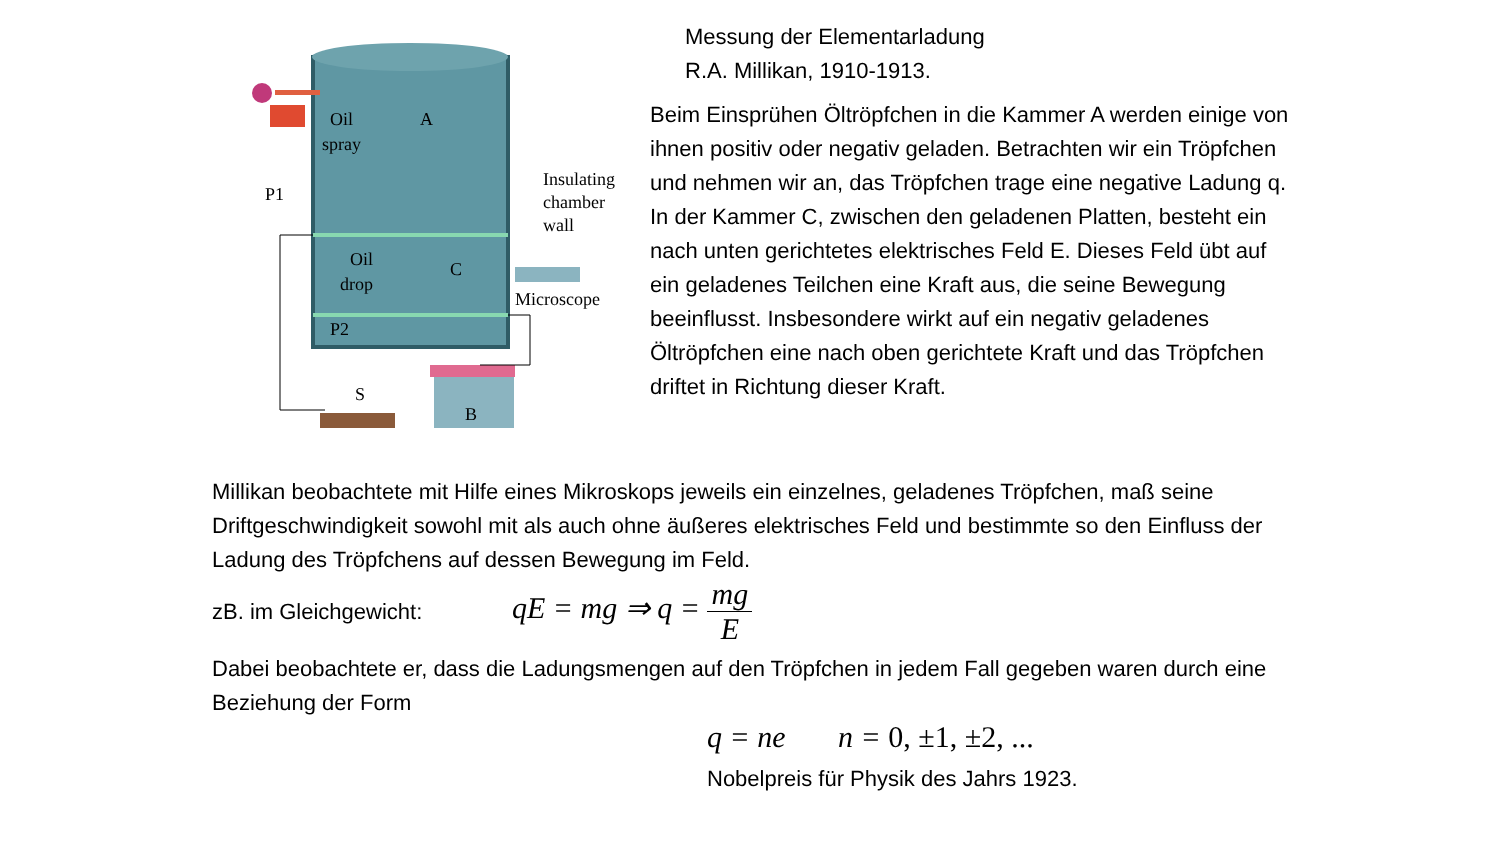Oil
spray
A
Oil
drop
C
P1
P2
Insulating
chamber
wall
Microscope
B
S
Messung der Elementarladung
R.A. Millikan, 1910-1913.
Beim Einsprühen Öltröpfchen in die Kammer A werden einige von ihnen positiv oder negativ geladen. Betrachten wir ein Tröpfchen und nehmen wir an, das Tröpfchen trage eine negative Ladung q.
In der Kammer C, zwischen den geladenen Platten, besteht ein nach unten gerichtetes elektrisches Feld E. Dieses Feld übt auf ein geladenes Teilchen eine Kraft aus, die seine Bewegung beeinflusst. Insbesondere wirkt auf ein negativ geladenes Öltröpfchen eine nach oben gerichtete Kraft und das Tröpfchen driftet in Richtung dieser Kraft.
Millikan beobachtete mit Hilfe eines Mikroskops jeweils ein einzelnes, geladenes Tröpfchen, maß seine Driftgeschwindigkeit sowohl mit als auch ohne äußeres elektrisches Feld und bestimmte so den Einfluss der Ladung des Tröpfchens auf dessen Bewegung im Feld.
zB. im Gleichgewicht: qE = mg ⇒ q = mg E
Dabei beobachtete er, dass die Ladungsmengen auf den Tröpfchen in jedem Fall gegeben waren durch eine Beziehung der Form
q = ne n = 0, ±1, ±2, ...
Nobelpreis für Physik des Jahrs 1923.